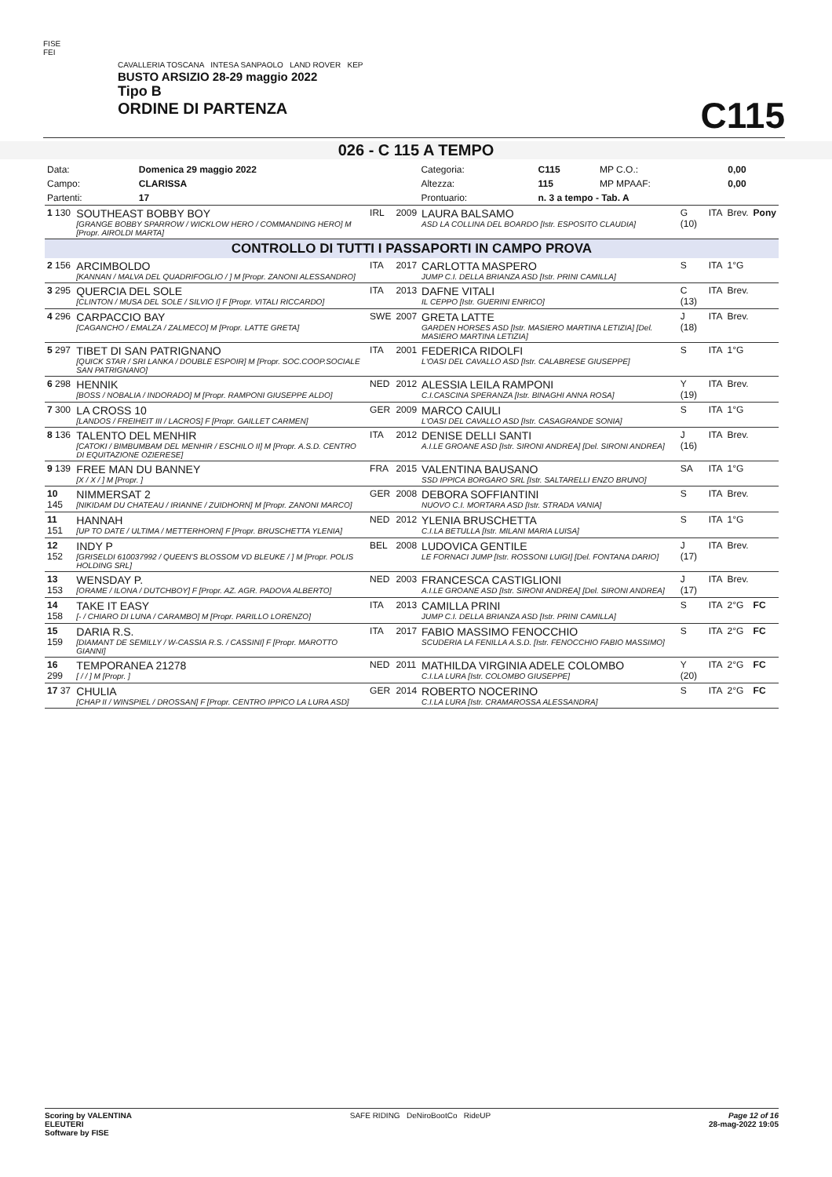FISE
FEI
CAVALLERIA TOSCANA INTESA SANPAOLO LAND ROVER KEP
BUSTO ARSIZIO 28-29 maggio 2022
Tipo B
ORDINE DI PARTENZA
C115
026 - C 115 A TEMPO
| Data: | Domenica 29 maggio 2022 | Categoria: | C115 | MP C.O.: | 0,00 |
| Campo: | CLARISSA | Altezza: | 115 | MP MPAAF: | 0,00 |
| Partenti: | 17 | Prontuario: | n. 3 a tempo - Tab. A | | |
| 1 130 | SOUTHEAST BOBBY BOY [GRANGE BOBBY SPARROW / WICKLOW HERO / COMMANDING HERO] M [Propr. AIROLDI MARTA] | IRL | 2009 | LAURA BALSAMO ASD LA COLLINA DEL BOARDO [Istr. ESPOSITO CLAUDIA] | G (10) | ITA | Brev. | Pony |
| CONTROLLO DI TUTTI I PASSAPORTI IN CAMPO PROVA | | | | | | | | |
| 2 156 | ARCIMBOLDO [KANNAN / MALVA DEL QUADRIFOGLIO / ] M [Propr. ZANONI ALESSANDRO] | ITA | 2017 | CARLOTTA MASPERO JUMP C.I. DELLA BRIANZA ASD [Istr. PRINI CAMILLA] | S | ITA | 1°G | |
| 3 295 | QUERCIA DEL SOLE [CLINTON / MUSA DEL SOLE / SILVIO I] F [Propr. VITALI RICCARDO] | ITA | 2013 | DAFNE VITALI IL CEPPO [Istr. GUERINI ENRICO] | C (13) | ITA | Brev. | |
| 4 296 | CARPACCIO BAY [CAGANCHO / EMALZA / ZALMECO] M [Propr. LATTE GRETA] | SWE | 2007 | GRETA LATTE GARDEN HORSES ASD [Istr. MASIERO MARTINA LETIZIA] [Del. MASIERO MARTINA LETIZIA] | J (18) | ITA | Brev. | |
| 5 297 | TIBET DI SAN PATRIGNANO [QUICK STAR / SRI LANKA / DOUBLE ESPOIR] M [Propr. SOC.COOP.SOCIALE SAN PATRIGNANO] | ITA | 2001 | FEDERICA RIDOLFI L'OASI DEL CAVALLO ASD [Istr. CALABRESE GIUSEPPE] | S | ITA | 1°G | |
| 6 298 | HENNIK [BOSS / NOBALIA / INDORADO] M [Propr. RAMPONI GIUSEPPE ALDO] | NED | 2012 | ALESSIA LEILA RAMPONI C.I.CASCINA SPERANZA [Istr. BINAGHI ANNA ROSA] | Y (19) | ITA | Brev. | |
| 7 300 | LA CROSS 10 [LANDOS / FREIHEIT III / LACROS] F [Propr. GAILLET CARMEN] | GER | 2009 | MARCO CAIULI L'OASI DEL CAVALLO ASD [Istr. CASAGRANDE SONIA] | S | ITA | 1°G | |
| 8 136 | TALENTO DEL MENHIR [CATOKI / BIMBUMBAM DEL MENHIR / ESCHILO II] M [Propr. A.S.D. CENTRO DI EQUITAZIONE OZIERESE] | ITA | 2012 | DENISE DELLI SANTI A.I.LE GROANE ASD [Istr. SIRONI ANDREA] [Del. SIRONI ANDREA] | J (16) | ITA | Brev. | |
| 9 139 | FREE MAN DU BANNEY [X / X / ] M [Propr. ] | FRA | 2015 | VALENTINA BAUSANO SSD IPPICA BORGARO SRL [Istr. SALTARELLI ENZO BRUNO] | SA | ITA | 1°G | |
| 10 145 | NIMMERSAT 2 [NIKIDAM DU CHATEAU / IRIANNE / ZUIDHORN] M [Propr. ZANONI MARCO] | GER | 2008 | DEBORA SOFFIANTINI NUOVO C.I. MORTARA ASD [Istr. STRADA VANIA] | S | ITA | Brev. | |
| 11 151 | HANNAH [UP TO DATE / ULTIMA / METTERHORN] F [Propr. BRUSCHETTA YLENIA] | NED | 2012 | YLENIA BRUSCHETTA C.I.LA BETULLA [Istr. MILANI MARIA LUISA] | S | ITA | 1°G | |
| 12 152 | INDY P [GRISELDI 610037992 / QUEEN'S BLOSSOM VD BLEUKE / ] M [Propr. POLIS HOLDING SRL] | BEL | 2008 | LUDOVICA GENTILE LE FORNACI JUMP [Istr. ROSSONI LUIGI] [Del. FONTANA DARIO] | J (17) | ITA | Brev. | |
| 13 153 | WENSDAY P. [ORAME / ILONA / DUTCHBOY] F [Propr. AZ. AGR. PADOVA ALBERTO] | NED | 2003 | FRANCESCA CASTIGLIONI A.I.LE GROANE ASD [Istr. SIRONI ANDREA] [Del. SIRONI ANDREA] | J (17) | ITA | Brev. | |
| 14 158 | TAKE IT EASY [- / CHIARO DI LUNA / CARAMBO] M [Propr. PARILLO LORENZO] | ITA | 2013 | CAMILLA PRINI JUMP C.I. DELLA BRIANZA ASD [Istr. PRINI CAMILLA] | S | ITA | 2°G | FC |
| 15 159 | DARIA R.S. [DIAMANT DE SEMILLY / W-CASSIA R.S. / CASSINI] F [Propr. MAROTTO GIANNI] | ITA | 2017 | FABIO MASSIMO FENOCCHIO SCUDERIA LA FENILLA A.S.D. [Istr. FENOCCHIO FABIO MASSIMO] | S | ITA | 2°G | FC |
| 16 299 | TEMPORANEA 21278 [ / / ] M [Propr. ] | NED | 2011 | MATHILDA VIRGINIA ADELE COLOMBO C.I.LA LURA [Istr. COLOMBO GIUSEPPE] | Y (20) | ITA | 2°G | FC |
| 17 37 | CHULIA [CHAP II / WINSPIEL / DROSSAN] F [Propr. CENTRO IPPICO LA LURA ASD] | GER | 2014 | ROBERTO NOCERINO C.I.LA LURA [Istr. CRAMAROSSA ALESSANDRA] | S | ITA | 2°G | FC |
Scoring by VALENTINA
ELEUTERI
Software by FISE
SAFE RIDING DeNiroBootCo RideUP
Page 12 of 16
28-mag-2022 19:05